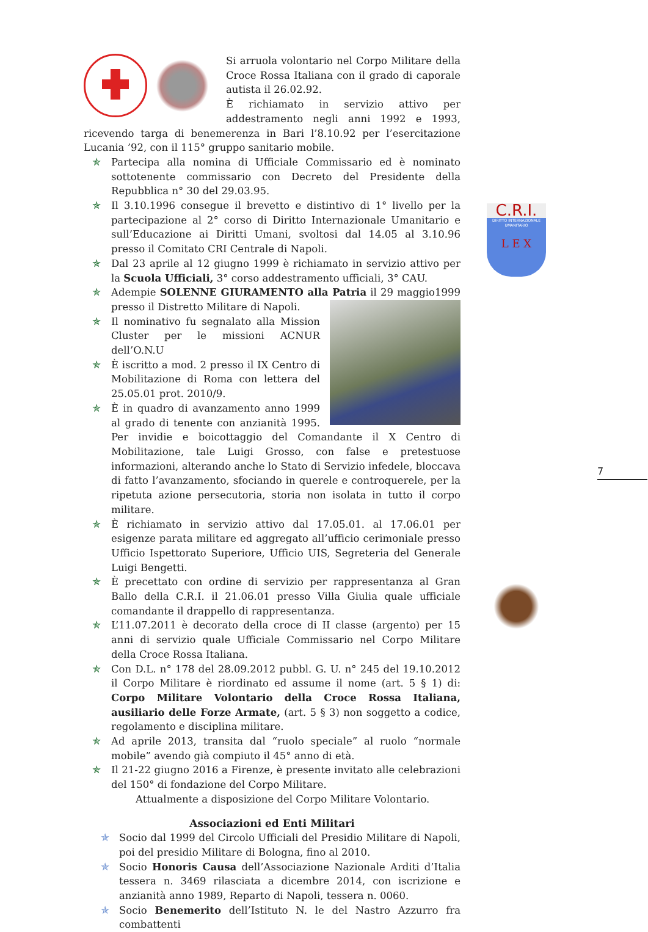Si arruola volontario nel Corpo Militare della Croce Rossa Italiana con il grado di caporale autista il 26.02.92.
È richiamato in servizio attivo per addestramento negli anni 1992 e 1993, ricevendo targa di benemerenza in Bari l’8.10.92 per l’esercitazione Lucania ’92, con il 115° gruppo sanitario mobile.
✯ Partecipa alla nomina di Ufficiale Commissario ed è nominato sottotenente commissario con Decreto del Presidente della Repubblica n° 30 del 29.03.95.
✯ Il 3.10.1996 consegue il brevetto e distintivo di 1° livello per la partecipazione al 2° corso di Diritto Internazionale Umanitario e sull’Educazione ai Diritti Umani, svoltosi dal 14.05 al 3.10.96 presso il Comitato CRI Centrale di Napoli.
✯ Dal 23 aprile al 12 giugno 1999 è richiamato in servizio attivo per la Scuola Ufficiali, 3° corso addestramento ufficiali, 3° CAU.
✯ Adempie SOLENNE GIURAMENTO alla Patria il 29 maggio1999 presso il Distretto Militare di Napoli.
✯ Il nominativo fu segnalato alla Mission Cluster per le missioni ACNUR dell’O.N.U
✯ È iscritto a mod. 2 presso il IX Centro di Mobilitazione di Roma con lettera del 25.05.01 prot. 2010/9.
✯ È in quadro di avanzamento anno 1999 al grado di tenente con anzianità 1995. Per invidie e boicottaggio del Comandante il X Centro di Mobilitazione, tale Luigi Grosso, con false e pretestuose informazioni, alterando anche lo Stato di Servizio infedele, bloccava di fatto l’avanzamento, sfociando in querele e controquerele, per la ripetuta azione persecutoria, storia non isolata in tutto il corpo militare.
✯ È richiamato in servizio attivo dal 17.05.01. al 17.06.01 per esigenze parata militare ed aggregato all’ufficio cerimoniale presso Ufficio Ispettorato Superiore, Ufficio UIS, Segreteria del Generale Luigi Bengetti.
✯ È precettato con ordine di servizio per rappresentanza al Gran Ballo della C.R.I. il 21.06.01 presso Villa Giulia quale ufficiale comandante il drappello di rappresentanza.
✯ L’11.07.2011 è decorato della croce di II classe (argento) per 15 anni di servizio quale Ufficiale Commissario nel Corpo Militare della Croce Rossa Italiana.
✯ Con D.L. n° 178 del 28.09.2012 pubbl. G. U. n° 245 del 19.10.2012 il Corpo Militare è riordinato ed assume il nome (art. 5 § 1) di: Corpo Militare Volontario della Croce Rossa Italiana, ausiliario delle Forze Armate, (art. 5 § 3) non soggetto a codice, regolamento e disciplina militare.
✯ Ad aprile 2013, transita dal “ruolo speciale” al ruolo “normale mobile” avendo già compiuto il 45° anno di età.
✯ Il 21-22 giugno 2016 a Firenze, è presente invitato alle celebrazioni del 150° di fondazione del Corpo Militare.
Attualmente a disposizione del Corpo Militare Volontario.
Associazioni ed Enti Militari
✯ Socio dal 1999 del Circolo Ufficiali del Presidio Militare di Napoli, poi del presidio Militare di Bologna, fino al 2010.
✯ Socio Honoris Causa dell’Associazione Nazionale Arditi d’Italia tessera n. 3469 rilasciata a dicembre 2014, con iscrizione e anzianità anno 1989, Reparto di Napoli, tessera n. 0060.
✯ Socio Benemerito dell’Istituto N. le del Nastro Azzurro fra combattenti
C.R.I.
DIRITTO INTERNAZIONALE UMANITARIO
L E X
7